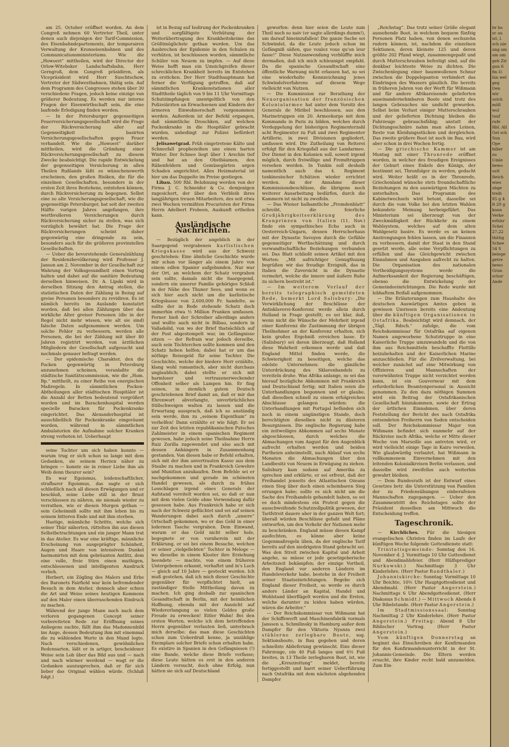am 25. October eröffnet worden. An dem Congreß nehmen 60 Vertreter Theil, unter denen auch diejenigen der Tarif-Commission, des Eisenbahndepartements, der temporairen Verwaltung der Kronseisenbahnen und des Communicationsministeriums. Wie die „Howoeri“ mittheilen, wird der Director der Orlow-Witebsker Landschaftsbahn, Herr Gerngroß, dem Congreß präsidiren, als Vicepräsident wird Herr Suschtschow, Vertreter der Südwestbahnen, thätig sein. Auf dem Programm des Congresses stehen über 30 verschiedene Fragen, jedoch keine einzige von größerer Bedeutung. Es werden nur interne Fragen der Eisenwirthschaft sein, die eine laufende Erledigung finden werden.
— In der Petersburger gegenseitigen Feuerversicherungsgesellschaft wird die Frage der Rückversicherung aller auf Gegenseitigkeit basirten Versicherungsgesellschaften gegen Feuer verhandelt. Wie die „Howoeri“ darüber mittheilen, wird die Gründung einer Rückversicherungsgesellschaft zu diesem Zwecke beabsichtigt. Die rapide Entwickelung der gegenseitigen Versicherung in allen Theilen Rußlands läßt es wünschenswerth erscheinen, den großen Risiken, die für die einzelnen Gesellschaften, besonders in der ersten Zeit ihres Bestehens, entstehen können, durch Rückversicherung zu begegnen. Selbst eine so alte Versicherungsgesellschaft, wie die gegenseitige Petersburger, hat seit der zweiten Hälfte vorigen Jahres angefangen, ihre werthvolleren Versicherungen durch Rückversicherung sicher zu stellen, was sich vorzüglich bewährt hat. Die Frage der Rückversicherungen scheint daher gegenwärtig eine dringende zu sein, besonders auch für die größeren provinziellen Gesellschaften.
— Ueber die bevorstehende Generalzählung der Residenzbevölkerung wird Professor J. Janson am 2. November in der Gesellschaft zur Wahrung der Volksgesundheit einen Vortrag halten und dabei auf die sanitäre Bedeutung derselben hinweisen. Dr. A. Lipski wird in derselben Sitzung den Antrag stellen, die statistischen Daten der Zählung in Bezug auf greise Personen besonders zu revidiren. Es ist nämlich bereits im Auslande konstatirt worden, daß bei allen Zählungen über das wirkliche Alter greiser Personen (die in der Regel nicht mehr wissen, wie alt sie sind) falsche Daten aufgenommen werden. Um solche Fehler zu verbessern, werden alle Personen, die bei der Zählung mit über 80 Jahren registrirt werden, von ärztlichen Mitgliedern der Gesellschaft aufgesucht und nochmals genauer befragt werden.
— Der epidemische Charakter, den die Pocken gegenwärtig in Petersburg anzunehmen scheinen, veranlaßte die städtische Sanitätscommission, wie die „Hom. Bp.“ mittheilt, zu einer Reihe von energischen Maßregeln. In sämmtlichen Pocken-Abtheilungen aller städtischen Hospitäler ist die Anzahl der Betten bedeutend vergrößert worden und im Barackenhospital werden specielle Baracken für Pockenkranke eingerichtet. Das Alexanderhospital ist ausschließlich für Pockenkranke eingeräumt worden, während in sämmtlichen Ambulatorien die Aufnahme solcher Kranken streng verboten ist. Ueberhaupt
seine Tochter um sich haben konnte — warum trug er sich schon so lange mit dem Gedanken, sie seinem Herzen näher zu bringen — konnte sie in reiner Liebe ihm als Weib denn theurer sein?
Es war Egoismus, leidenschaftlicher, strafbarer Egoismus, das sagte er sich schließlich nach all diesen Erwägungen und er beschloß, seine Liebe still in der Brust verschlossen zu nähren, sie niemals wieder zu verrathen, wie er diesen Morgen gethan — sein Geheimniß sollte mit ihm leben bis zu seinem bitteren Ende und mit ihm sterben.
Hastige, männliche Schritte, welche sich seiner Thür näherten, rüttelten ihn aus diesen Selbstbetrachtungen und ein junger Mann trat in das Atelier. Es war eine kräftige, männliche Erscheinung von ausgeprägter Schönheit, Augen und Haare von intensivem Dunkel harmonirten mit dem gebräunten Antlitz, dem eine volle, freie Stirn einen muthigen, entschlossenen und intelligenten Ausdruck verlieh.
Herbert, ein Zögling des Malers und Erbe des Baronets Fairfield war kein befremdender Besuch in dem Atelier, dennoch aber schien die Art und Weise seines heutigen Kommens auf den Maler einen überraschenden Eindruck zu machen.
Während der junge Mann noch nach dem verloren gegangenen Concept seiner vorbereiteten Rede zur Eröffnung seines Anliegens suchte, fällt ihm das Madonnenbild ins Auge, dessen Bedeutung ihm mit einemmal die zu wählenden Worte in den Mund legte. Nach verschiedenen, gewöhnlichen Redensarten, läßt er in artiger, bescheidener Weise sein Lob über das Bild aus und — nach und nach wärmer werdend — wagt er die Gedanken auszusprechen, daß er für sich lieber das Original wählen würde. (Schluß folgt.)
ist in Bezug auf Isolirung der Pockenkranken und sorgfältigste Verhütung der Weiterübertragung des Krankheitskeims das Größtmöglichste gethan worden. Um das Ausbrechen der Epidemie in den Schulen zu verhüten, ist beschlossen worden, sämmtliche Schüler von Neuem zu impfen. — Auf diese Weise hofft man ein Umsichgreifen dieser schrecklichen Krankheit bereits im Entstehen zu ersticken. Der Herr Stadthauptmann hat ferner die Verfügung getroffen, daß auf sämmtlichen Krankenstationen aller Stadttheile täglich von 9 bis 11 Uhr Vormittags Schutzimpfungen unentgeltlich von den Polizeiärzten an Erwachsenen und Kindern der ärmeren Einwohnerschaft vorgenommen werden. Außerdem ist der Befehl ergangen, daß sämmtliche Droschken, auf welchen Pockenkranke in die Hospitäler gebracht wurden, unbedingt zur Polizei befördert werden.
Jelisawetgrad. Früh eingetretene Kälte und Schneefall prophezeihen uns einen harten Winter. Der Schnee liegt über 1 Arschin tief und hat an den Obstbäumen, den Rübenfeldern und Gemüsegärten argen Schaden angerichtet. Alles Heizmaterial ist hier um das Doppelte im Preise gestiegen.
Libau. 500 Rbl. Belohnung werden von der Firma J. C. Schneider & Co. demjenigen zugesichert, der über den Verbleib ihres langjährigen treuen Mitarbeiters, des seit etwa zwei Wochen vermißten Procuristen der Firma Herrn Adelbert Frobeen, Auskunft ertheilen kann.
Ausländische Nachrichten.
— Bezüglich der angeblich in der Saargegend vergrabenen karlistischen Kriegskasse wird aus der Schweiz geschrieben: Eine ähnliche Geschichte wurde mir schon vor länger als einem Jahre von einem edlen Spanier aufgebunden. Nur war der Ort, an welchem der Schatz vergraben sein sollte, damals nicht die Saargegend, sondern ein unserer Familie gehöriges Schloß in der Nähe des Thuner Sees, und wenn es sich hier auch nicht um die karlistische Kriegskasse von 2,600,000 Fr. handelte, so sollte der in Rede stehende Schatz doch immerhin etwa ½ Million Franken umfassen. Ferner hieß der Schreiber allerdings anders und wollte auch nicht in Bilbao, sondern in Valladolid, von wo der Brief thatsächlich auf der Post abgestempelt war, im Gefängnisse sitzen — der Refrain war jedoch derselbe, auch sein Töchterchen sollte kommen und den Schatz heben helfen; dabei hat er um das nöthige Reisegeld für seine Tochter. Die Geschichte, welche der biedere Herr erzählte, klang wohl romantisch, aber nicht durchaus unglaublich; dabei stellte er sich mit harmloser und vertrauenerweckender Offenheit selber als Lumpen hin. Er fing seinen, in ziemlich gutem Deutsch geschriebenen Brief damit an, daß er mir das Ehrenwort abverlangte, unverbrüchliches Stillschweigen walten zu lassen und die Erwartung aussprach, daß ich so anständig sein werde, ihm zu „seinem Eigenthum“ zu verhelfen! Dann erzählte er wie folgt: Er sei zur Zeit des letzten republikanischen Putsches Zahlmeister in einem spanischen Regiment gewesen, habe jedoch seine Theilnahme Herrn Ruiz Zorilla zugewendet und also auch mit dessen Anhängern in Zusammenhang gestanden. Von diesen habe er Befehl erhalten, sich mit der ihm anvertrauten Kasse aus dem Staube zu machen und in Frankreich Gewehre und Munition anzukaufen. Dem Befehle sei er nachgekommen und gerade im schönsten Handel gewesen, als durch zu frühes Losschlagen irgend eines Generals der Aufstand vereitelt worden sei, so daß er nun mit dem vielen Gelde ohne Verwendung dafür gesessen habe. Aus Frankreich habe er sich nach der Schweiz geflüchtet und sei auf seinen Wanderungen dabei auch durch „unsere“ Ortschaft gekommen, wo er das Geld in einer ledernen Tasche vergraben. Dem Einwand, warum er das Geld nicht selber hole, begegnete er von vornherein mit der Erklärung, er sei bei einem Besuche, welchen er seiner „vielgeliebten“ Tochter in Meloge — wo dieselbe in einem Kloster ihre Erziehung beendete — machte, von einem früheren Untergebenen erkannt, verhaftet und in's Loch — gleich auf 10 Jahre — gesteckt worden. Ich muß gestehen, daß ich mich dieser Geschichte gegenüber für verpflichtet hielt, an zuständiger Stelle Mittheilung davon zu machen. Ich ging deshalb zur spanischen Gesandtschaft in Berlin, mit der heimlichen Hoffnung, ebenda mit der Aussicht auf Wiedererlangung so vielen Geldes große Freude zu erwecken! Eitler Wahn! Bei den ersten Worten, welche ich dem betreffenden Herrn gegenüber verlauten ließ, unterbrach mich derselbe: das man diese Geschichten schon zum Ueberdruß kenne, ja unzählige Exemplare solcher Briefe schon erhalten habe. Es existire in Spanien in den Gefängnissen (!) eine Bande, welche diese Briefe verfasse; diese Leute hätten es erst in den anderen Ländern versucht, doch ohne Erfolg, nun hätten sie sich auf Deutschland
geworfen: denn hier seien die Leute zum Theil noch so naiv (er sagte allerdings dumm!), um darauf hineinzufallen! Die ganze Sache sei Schwindel, da die Leute jedoch schon im Gefängniß säßen, que voulez vous qu'on leur fasse!“ Diese Nutzanwendung verblüffte mich dermaßen, daß ich mich schleunigst empfahl. Da die spanische Gesandtschaft eine öffentliche Warnung nicht erlassen hat, so sei eine wiederholte Kennzeichnung jenes Schwindelverfahrens auf diesem Wege vielleicht von Nutzen.
— Die Kommission zur Berathung der Neuorganisation der französischen Kolonialarmee hat unter dem Vorsitz des Generals de Miribel beschlossen, aus den Marinetruppen ein 20. Armeekorps mit dem Kommando in Paris zu bilden, welches durch Verdoppelung der bisherigen Regimenterzahl acht Regimenter zu Fuß und zwei Regimenter Artillerie, in zwei Divisionen gegliedert, umfassen wird. Die Zutheilung von Reiterei erfolgt für den Kriegsfall aus der Landarmee. Der Dienst in den Kolonien soll, soweit irgend möglich, durch freiwillige und Fremdtruppen versehen werden. In Tonkin soll deshalb namentlich auch das 4. Regiment tonkinesischer Schützen wieder errichtet werden. An der Annahme dieser Kommissionsbeschlüsse, die übrigens noch weiterer Ausarbeitung bedürfen, durch die Kammern ist nicht zu zweifeln.
— Das Wiener halbamtliche „Fremdenblatt“ schreibt, die feierliche Großjährigkeitserklärung des Kronprinzen von Italien (11. Nov.) finde ein sympathisches Echo auch in Oesterreich-Ungarn, dessen Herrscherhaus mit der Dynastie Savoyen durch die Gefühle gegenseitiger Werthschätzung und durch verwandtschaftliche Beziehungen verbunden sei. Das Blatt schließt seinen Artikel mit den Worten: „Mit aufrichtiger Genugthuung begrüßen wir das freudige Ereigniß, das in Italien die Zuversicht in die Dynastie vermehrt, welche die innere und äußere Ruhe zu sichern bestrebt ist.“
— Im weiterem Verlauf der bereits telegraphisch gemeldeten Rede, bemerkt Lord Salisbury: „Die Verwirklichung der Beschlüsse der Antisklaverei-Konferenz werde allein durch Holland in Frage gestellt; es sei klar, daß, wenn nicht die Wünsche der Mehrheit irgend einer Konferenz die Zustimmung der übrigen Theilnehmer an der Konferenz erhalten, sich kein großes Ergebniß erreichen lasse. Er (Salisbury) sei davon überzeugt, daß Holland diese Wahrheit erkennen werde und daß England Mittel finden werde, die Schwierigkeit zu beseitigen, welche das edelste Unternehmen: die gänzliche Unterdrückung des Sklavenhandels zu vereiteln drohe. Was Afrika anlange, so sei das hierauf bezügliche Abkommen mit Frankreich und Deutschland fertig; mit Italien seien die Unterhandlungen begonnen und er glaube, daß dieselben schnell zu einem erfolgreichen Abschlusse gelangen würden: die Unterhandlungen mit Portugal befänden sich noch in einem ungünstigen Stande, doch berechtigten dieselben nicht zu düsteren Besorgnissen. Die englische Regierung habe ein zeitweiliges Abkommen auf sechs Monate abgeschlossen, durch welches die Abmachungen vom August für den Augenblick aufrecht erhalten werden und beiden Partheien anheimstellt, nach Ablauf von sechs Monaten die Abmachungen über den Landbesitz von Neuem in Erwägung zu ziehen. Salisbury kam sodann auf Amerika zu sprechen und erklärte, er sei erfreut, daß der Freihandel jenseits des Atlantischen Ozeans einen Sieg über doch einen scheinbaren Sieg errungen habe; sollte es sich nicht um die Sache des Freihandels gehandelt haben, so sei es doch mindestens ein Protest gegen die ausschweifende Schutzzollpolitik gewesen, der Tarifstreit dauere aber in der ganzen Welt fort; überall würden Beschlüsse gefaßt und Pläne entworfen, um den Verkehr der Nationen mehr zu beschränken. England müsse diesen Kampf ausfechten, es könne aber keine Gegenmaßregeln üben, da der englische Tarif bereits auf den niedrigsten Stand gebracht sei. Was den Streit zwischen Kapital und Arbeit angehe, so müsse er jede gesetzgeberische Arbeitszeit bekämpfen; der einzige Vortheil, den England vor anderen Ländern im Handelsverkehr habe, bestehe in der Freiheit seiner Staatseinrichtungen. Begebe sich England dieser Freiheit, so werde es durch andere Länder an Kapital, Handel und Wohlstand überflügelt werden und die Ersten, welche darunter zu leiden haben würden, wären die Arbeiter.“
— Der Reichskommissar von Wißmann hat der Schiffswerft und Maschinenfabrik vormals Janssen u. Schmilinsky in Hamburg außer dem Dampfer für den Viktoria Nyanza zwei stählerne zerlegbare Boote, sog. Sektionsboote, in Bau gegeben und deren schnellste Ablieferung gewünscht. Eins dieser Fahrzeuge, ein 40 Fuß langes und 6½ Fuß breites, in 13 Theile zerlegbaren Boot, ist, wie die „Kreuzzeitung“ meldet, bereits fertiggestellt und harrt seiner Ueberführung nach Ostafrika mit dem nächsten abgehenden Dampfer
„Reichstag“. Das trotz seiner Größe elegant aussehende Boot, in welchem bequem fünfzig Personen Platz haben, von denen sechszehn rudern können, ist, nachdem die einzelnen Sektionen, deren kleinste 125 und deren größte 202 Pfund wiegt, zusammengepaßt und durch Mutterschrauben befestigt sind, auf die denkbar leichteste Weise zu dichten. Die Zwischenlegung einer baumwollenen Schnur zwischen die Doppelspanten verhindert das Eindringen des Wassers gänzlich. Die bereits in früheren Jahren von der Werft für Wißmann und für andere Afrikareisende gelieferten auseinandernehmbaren Boote sind trotz des langen Gebrauches nie undicht geworden. Selbst beim Verlust einiger Mutterschrauben und der gelieferten Dichtung bleiben die Fahrzeuge gebrauchsfähig; anstatt der Dichtungsschnüre nahm man altes Leinen, Reste von Kleidungsstücken und dergleichen. Das zweite größere Boot ist noch im Bau, wird aber schon in drei Wochen fertig.
— Die griechische Kammer ist am Montag mit einer Thronrede eröffnet worden, in welcher des freudigen Ereignisses der Geburt eines Enkels des Königs, der bestimmt sei, Thronfolger zu werden, gedacht wird. Weiter heißt es in der Thronrede, Griechenland wünsche stets freundschaftliche Beziehungen zu den auswärtigen Mächten zu unterhalten. Das Programm des Kabinetwechsels wird betont, dasselbe sei durch die vom Volke bei den letzten Wahlen bekundete Meinung herbeigeführt. Das Ministerium sei überzeugt von der Zweckmäßigkeit der Rückkehr zu einem Wahlsystem, welches auf dem alten Wahlgesetz basire. Es werde es an keinen Anstrengungen fehlen lassen, um die Finanzen zu verbessern, damit der Staat in den Stand gesetzt werde, alle seine Verpflichtungen zu erfüllen und das Gleichgewicht zwischen Einnahmen und Ausgaben aufrecht zu halten. Die Organisation des nationalen Vertheidigungssystems werde die Aufmerksamkeit der Regierung beschäftigen, ebenso die Entwickelung der Gemeindeeinrichtungen. Die Rede wurde mit lebhaftem Beifall aufgenommen.
— Die Erläuterungen zum Haushalte des deutschen Auswärtigen Amtes geben in gewissen Umrissen bereits eine Andeutung über die künftigen Organisationen in Ostafrika. Beabsichtigt wird demnach, der „Tägl. Rdsch.“ zufolge, die vom Reichskommissar für Ostafrika auf eigenen Namen angeworbene Schutztruppe in eine Kaiserliche Truppe umzuwandeln und die von ihm aus Reichsmitteln beschaffte Flottille beizubehalten und der Kaiserlichen Marine anzuschließen. Für die Zivilverwaltung, bei welcher zunächst auf eine Mitwirkung von Offizieren und Mannschaften der vorerwähnten Truppe nicht verzichtet werden kann, ist ein Gouverneur mit dem erforderlichen Beamtenpersonal in Aussicht genommen. Zu den dazu nöthigen Summen wird ein Beitrag der Ostafrikanischen Gesellschaft hinzukommen, sowie der Ertrag der örtlichen Einnahmen, über deren Feststellung der Bericht des nach Ostafrika entsendeten Freiherrn von Soden entscheiden soll. Der Reichskommissar Major von Wißmann befindet sich nunmehr auf der Rückreise nach Afrika, welche er Mitte dieser Woche von Marseille aus antreten wird, er wird vielleicht einige Tage in Kairo verweilen. Wie glaubwürdig verlautet, hat Wißmann in vollkommenem Einvernehmen mit den leitenden Kolonialkreisen Berlin verlassen, und dasselbe wird zweifellos auch weiterhin gewahrt bleiben.
— Dem Bundesrath ist der Entwurf eines Gesetzes betr. die Unterstützung von Familien der zu Friedensübungen einberufenen Mannschaften zugegangen. — Ueber den Zusammentritt des Reichstages sollte der Präsident desselben am Mittwoch die Entscheidung treffen.
Tageschronik.
— Kirchliches. Für die hiesigen evangelischen Christen finden im Laufe der künftigen Woche folgende Gottesdienste statt:
Trinitatisgemeinde: Sonntag den 16. November d. J. Vormittags 10 Uhr Gottesdienst und Abendmahlsfeier. (Herr Hülfsprediger Nurkowski.) Nachmittags 3 Uhr Kinderlehre. (Herr Pastor Rondthaler.)
Johanniskirche: Sonntag: Vormittags 10 Uhr Beichte, 10½ Uhr Hauptgottesdienst und Abendmahl. (Herr Pastor Angerstein.) Nachmittags 6 Uhr Abendgottesdienst. (Herr Diakonus Schmidt.) — Mittwoch Abends 8 Uhr Bibelstunde. (Herr Pastor Angerstein.)
Im Stadtmissionssaal: Sonntag Nachmittag 2 Uhr Kinderlehre. (Herr Pastor Angerstein.) Freitag: Abend 8 Uhr Biblischer Vortrag. (Herr Pastor Angerstein.)
Vom künftigen Donnerstag an beginnt das Einschreiben der Konfirmanden für den Konfirmandenunterricht in der St. Johannis-Gemeinde. Die Eltern werden ersucht, ihre Kinder recht bald anzumelden. Zum Ein-
br ba sc au ist, l. sch nie ang am am am geb Zir gun 6 fin D. län wel geg Den wir solch mäß wol tauf rufe Rbl. All Gel sch Sun Ope biller zu Umle bewo satt Reich wies abge treib 85 g 4 R 20 g kann Verke erfahr Schei 27,22 thätig Schee 54 S belege getre bewo Grun schar Ande